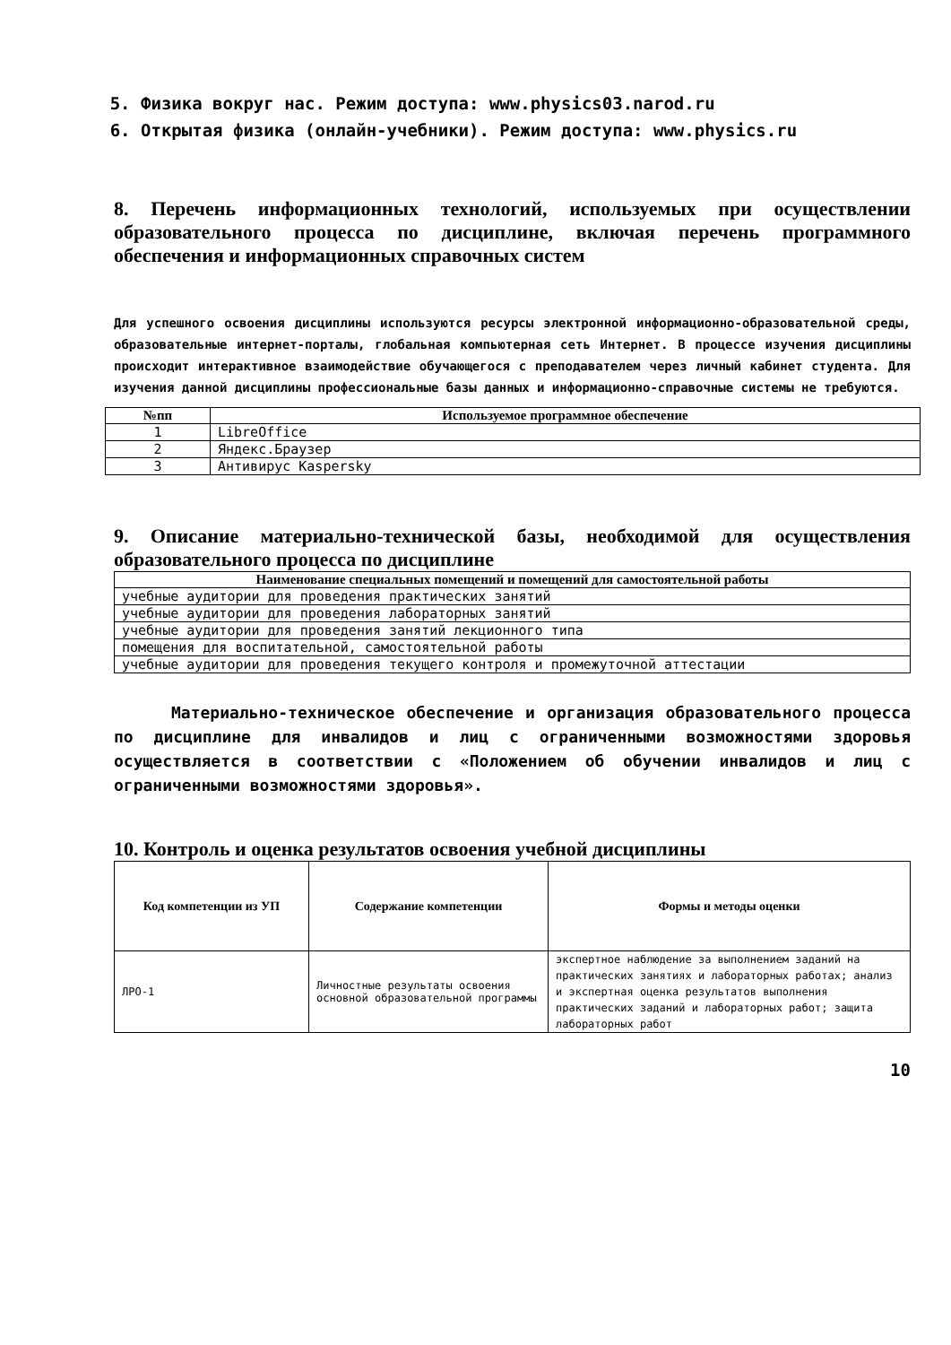5. Физика вокруг нас. Режим доступа: www.physics03.narod.ru
6. Открытая физика (онлайн-учебники). Режим доступа: www.physics.ru
8. Перечень информационных технологий, используемых при осуществлении образовательного процесса по дисциплине, включая перечень программного обеспечения и информационных справочных систем
Для успешного освоения дисциплины используются ресурсы электронной информационно-образовательной среды, образовательные интернет-порталы, глобальная компьютерная сеть Интернет. В процессе изучения дисциплины происходит интерактивное взаимодействие обучающегося с преподавателем через личный кабинет студента. Для изучения данной дисциплины профессиональные базы данных и информационно-справочные системы не требуются.
| №пп | Используемое программное обеспечение |
| --- | --- |
| 1 | LibreOffice |
| 2 | Яндекс.Браузер |
| 3 | Антивирус Kaspersky |
9. Описание материально-технической базы, необходимой для осуществления образовательного процесса по дисциплине
| Наименование специальных помещений и помещений для самостоятельной работы |
| --- |
| учебные аудитории для проведения практических занятий |
| учебные аудитории для проведения лабораторных занятий |
| учебные аудитории для проведения занятий лекционного типа |
| помещения для воспитательной, самостоятельной работы |
| учебные аудитории для проведения текущего контроля и промежуточной аттестации |
Материально-техническое обеспечение и организация образовательного процесса по дисциплине для инвалидов и лиц с ограниченными возможностями здоровья осуществляется в соответствии с «Положением об обучении инвалидов и лиц с ограниченными возможностями здоровья».
10. Контроль и оценка результатов освоения учебной дисциплины
| Код компетенции из УП | Содержание компетенции | Формы и методы оценки |
| --- | --- | --- |
| ЛРО-1 | Личностные результаты освоения основной образовательной программы | экспертное наблюдение за выполнением заданий на практических занятиях и лабораторных работах; анализ и экспертная оценка результатов выполнения практических заданий и лабораторных работ; защита лабораторных работ |
10